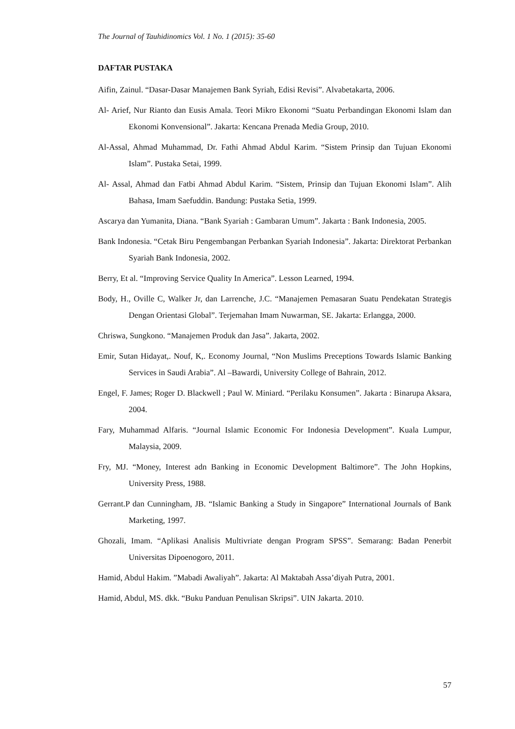The Journal of Tauhidinomics Vol. 1 No. 1 (2015): 35-60
DAFTAR PUSTAKA
Aifin, Zainul. “Dasar-Dasar Manajemen Bank Syriah, Edisi Revisi”. Alvabetakarta, 2006.
Al- Arief, Nur Rianto dan Eusis Amala. Teori Mikro Ekonomi “Suatu Perbandingan Ekonomi Islam dan Ekonomi Konvensional”. Jakarta: Kencana Prenada Media Group, 2010.
Al-Assal, Ahmad Muhammad, Dr. Fathi Ahmad Abdul Karim. “Sistem Prinsip dan Tujuan Ekonomi Islam”. Pustaka Setai, 1999.
Al- Assal, Ahmad dan Fatbi Ahmad Abdul Karim. “Sistem, Prinsip dan Tujuan Ekonomi Islam”. Alih Bahasa, Imam Saefuddin. Bandung: Pustaka Setia, 1999.
Ascarya dan Yumanita, Diana. “Bank Syariah : Gambaran Umum”. Jakarta : Bank Indonesia, 2005.
Bank Indonesia. “Cetak Biru Pengembangan Perbankan Syariah Indonesia”. Jakarta: Direktorat Perbankan Syariah Bank Indonesia, 2002.
Berry, Et al. “Improving Service Quality In America”. Lesson Learned, 1994.
Body, H., Oville C, Walker Jr, dan Larrenche, J.C. “Manajemen Pemasaran Suatu Pendekatan Strategis Dengan Orientasi Global”. Terjemahan Imam Nuwarman, SE. Jakarta: Erlangga, 2000.
Chriswa, Sungkono. “Manajemen Produk dan Jasa”. Jakarta, 2002.
Emir, Sutan Hidayat,. Nouf, K,. Economy Journal, “Non Muslims Preceptions Towards Islamic Banking Services in Saudi Arabia”. Al –Bawardi, University College of Bahrain, 2012.
Engel, F. James; Roger D. Blackwell ; Paul W. Miniard. “Perilaku Konsumen”. Jakarta : Binarupa Aksara, 2004.
Fary, Muhammad Alfaris. “Journal Islamic Economic For Indonesia Development”. Kuala Lumpur, Malaysia, 2009.
Fry, MJ. “Money, Interest adn Banking in Economic Development Baltimore”. The John Hopkins, University Press, 1988.
Gerrant.P dan Cunningham, JB. “Islamic Banking a Study in Singapore” International Journals of Bank Marketing, 1997.
Ghozali, Imam. “Aplikasi Analisis Multivriate dengan Program SPSS”. Semarang: Badan Penerbit Universitas Dipoenogoro, 2011.
Hamid, Abdul Hakim. ”Mabadi Awaliyah”. Jakarta: Al Maktabah Assa’diyah Putra, 2001.
Hamid, Abdul, MS. dkk. “Buku Panduan Penulisan Skripsi”. UIN Jakarta. 2010.
57